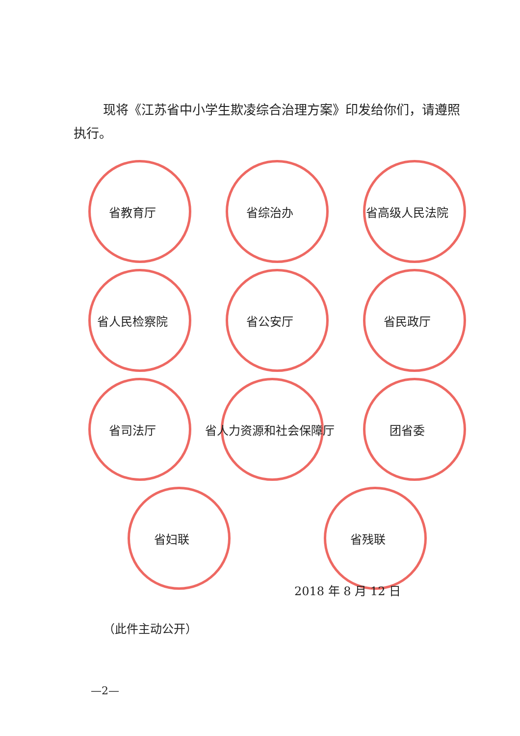现将《江苏省中小学生欺凌综合治理方案》印发给你们，请遵照执行。
省教育厅 省综治办 省高级人民法院
省人民检察院 省公安厅 省民政厅
省司法厅 省人力资源和社会保障厅 团省委
省妇联 省残联
2018 年 8 月 12 日
（此件主动公开）
—2—